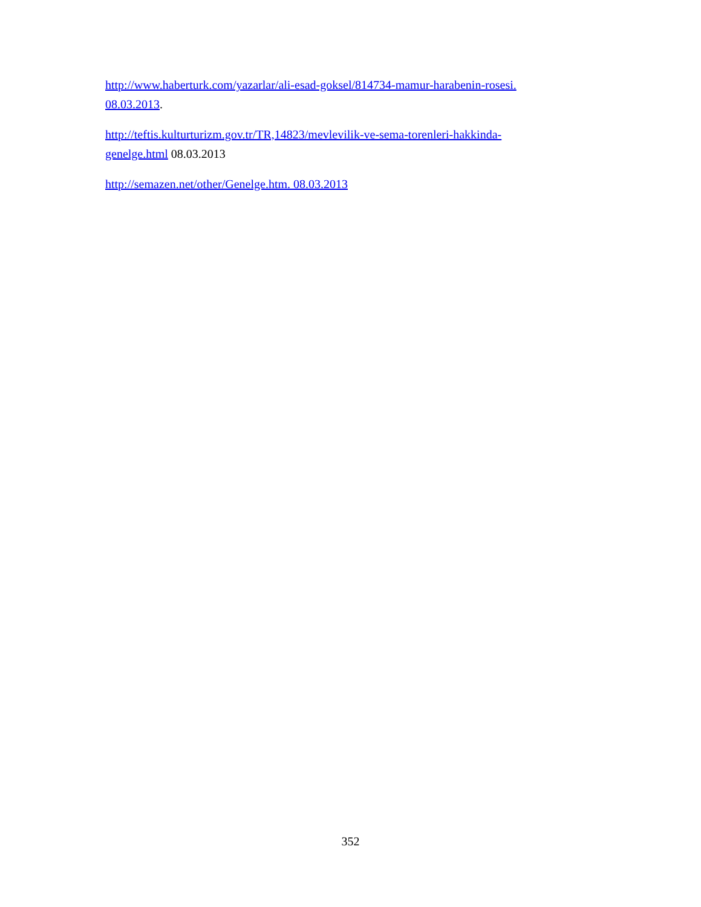http://www.haberturk.com/yazarlar/ali-esad-goksel/814734-mamur-harabenin-rosesi. 08.03.2013.
http://teftis.kulturturizm.gov.tr/TR,14823/mevlevilik-ve-sema-torenleri-hakkinda-genelge.html 08.03.2013
http://semazen.net/other/Genelge.htm. 08.03.2013
352